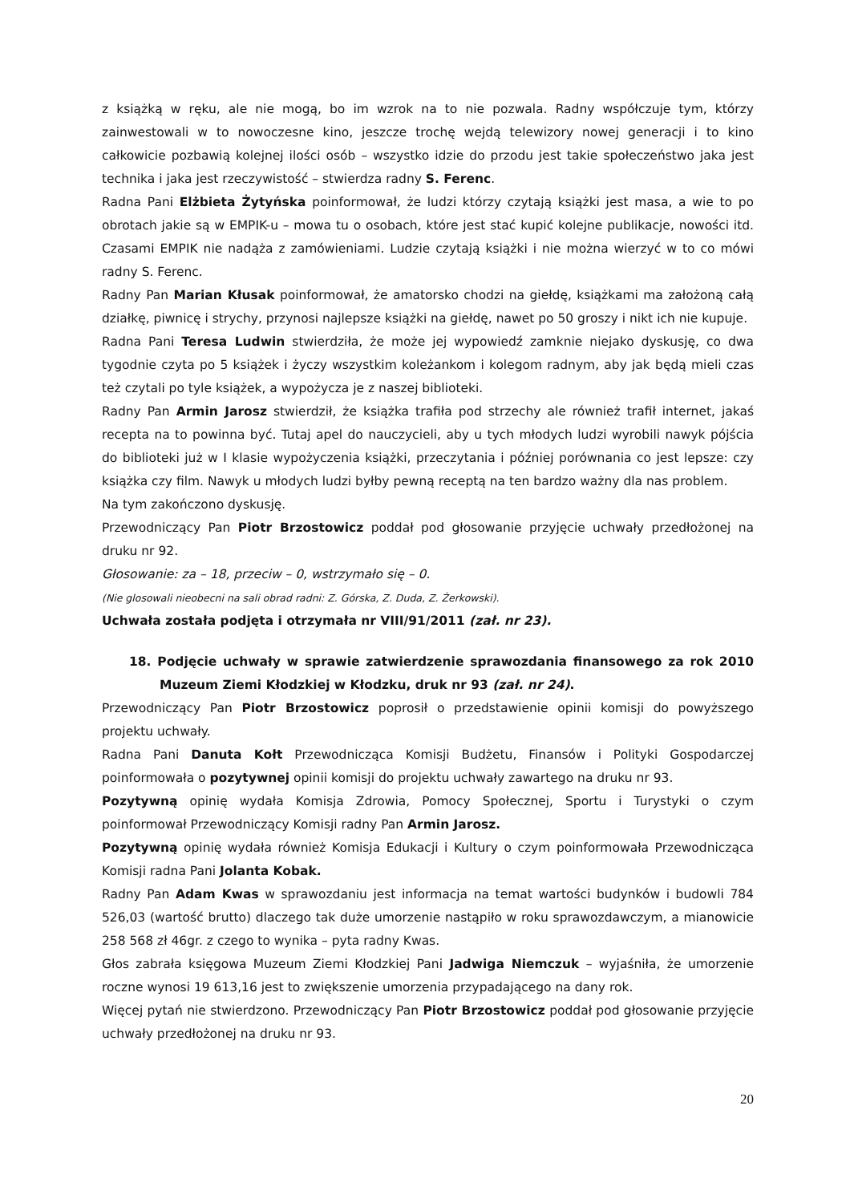z książką w ręku, ale nie mogą, bo im wzrok na to nie pozwala. Radny współczuje tym, którzy zainwestowali w to nowoczesne kino, jeszcze trochę wejdą telewizory nowej generacji i to kino całkowicie pozbawią kolejnej ilości osób – wszystko idzie do przodu jest takie społeczeństwo jaka jest technika i jaka jest rzeczywistość – stwierdza radny S. Ferenc.
Radna Pani Elżbieta Żytyńska poinformował, że ludzi którzy czytają książki jest masa, a wie to po obrotach jakie są w EMPIK-u – mowa tu o osobach, które jest stać kupić kolejne publikacje, nowości itd. Czasami EMPIK nie nadąża z zamówieniami. Ludzie czytają książki i nie można wierzyć w to co mówi radny S. Ferenc.
Radny Pan Marian Kłusak poinformował, że amatorsko chodzi na giełdę, książkami ma założoną całą działkę, piwnicę i strychy, przynosi najlepsze książki na giełdę, nawet po 50 groszy i nikt ich nie kupuje.
Radna Pani Teresa Ludwin stwierdziła, że może jej wypowiedź zamknie niejako dyskusję, co dwa tygodnie czyta po 5 książek i życzy wszystkim koleżankom i kolegom radnym, aby jak będą mieli czas też czytali po tyle książek, a wypożycza je z naszej biblioteki.
Radny Pan Armin Jarosz stwierdził, że książka trafiła pod strzechy ale również trafił internet, jakaś recepta na to powinna być. Tutaj apel do nauczycieli, aby u tych młodych ludzi wyrobili nawyk pójścia do biblioteki już w I klasie wypożyczenia książki, przeczytania i później porównania co jest lepsze: czy książka czy film. Nawyk u młodych ludzi byłby pewną receptą na ten bardzo ważny dla nas problem.
Na tym zakończono dyskusję.
Przewodniczący Pan Piotr Brzostowicz poddał pod głosowanie przyjęcie uchwały przedłożonej na druku nr 92.
Głosowanie: za – 18, przeciw – 0, wstrzymało się – 0.
(Nie glosowali nieobecni na sali obrad radni: Z. Górska, Z. Duda, Z. Żerkowski).
Uchwała została podjęta i otrzymała nr VIII/91/2011 (zał. nr 23).
18. Podjęcie uchwały w sprawie zatwierdzenie sprawozdania finansowego za rok 2010 Muzeum Ziemi Kłodzkiej w Kłodzku, druk nr 93 (zał. nr 24).
Przewodniczący Pan Piotr Brzostowicz poprosił o przedstawienie opinii komisji do powyższego projektu uchwały.
Radna Pani Danuta Kołt Przewodnicząca Komisji Budżetu, Finansów i Polityki Gospodarczej poinformowała o pozytywnej opinii komisji do projektu uchwały zawartego na druku nr 93.
Pozytywną opinię wydała Komisja Zdrowia, Pomocy Społecznej, Sportu i Turystyki o czym poinformował Przewodniczący Komisji radny Pan Armin Jarosz.
Pozytywną opinię wydała również Komisja Edukacji i Kultury o czym poinformowała Przewodnicząca Komisji radna Pani Jolanta Kobak.
Radny Pan Adam Kwas w sprawozdaniu jest informacja na temat wartości budynków i budowli 784 526,03 (wartość brutto) dlaczego tak duże umorzenie nastąpiło w roku sprawozdawczym, a mianowicie 258 568 zł 46gr. z czego to wynika – pyta radny Kwas.
Głos zabrała księgowa Muzeum Ziemi Kłodzkiej Pani Jadwiga Niemczuk – wyjaśniła, że umorzenie roczne wynosi 19 613,16 jest to zwiększenie umorzenia przypadającego na dany rok.
Więcej pytań nie stwierdzono. Przewodniczący Pan Piotr Brzostowicz poddał pod głosowanie przyjęcie uchwały przedłożonej na druku nr 93.
20